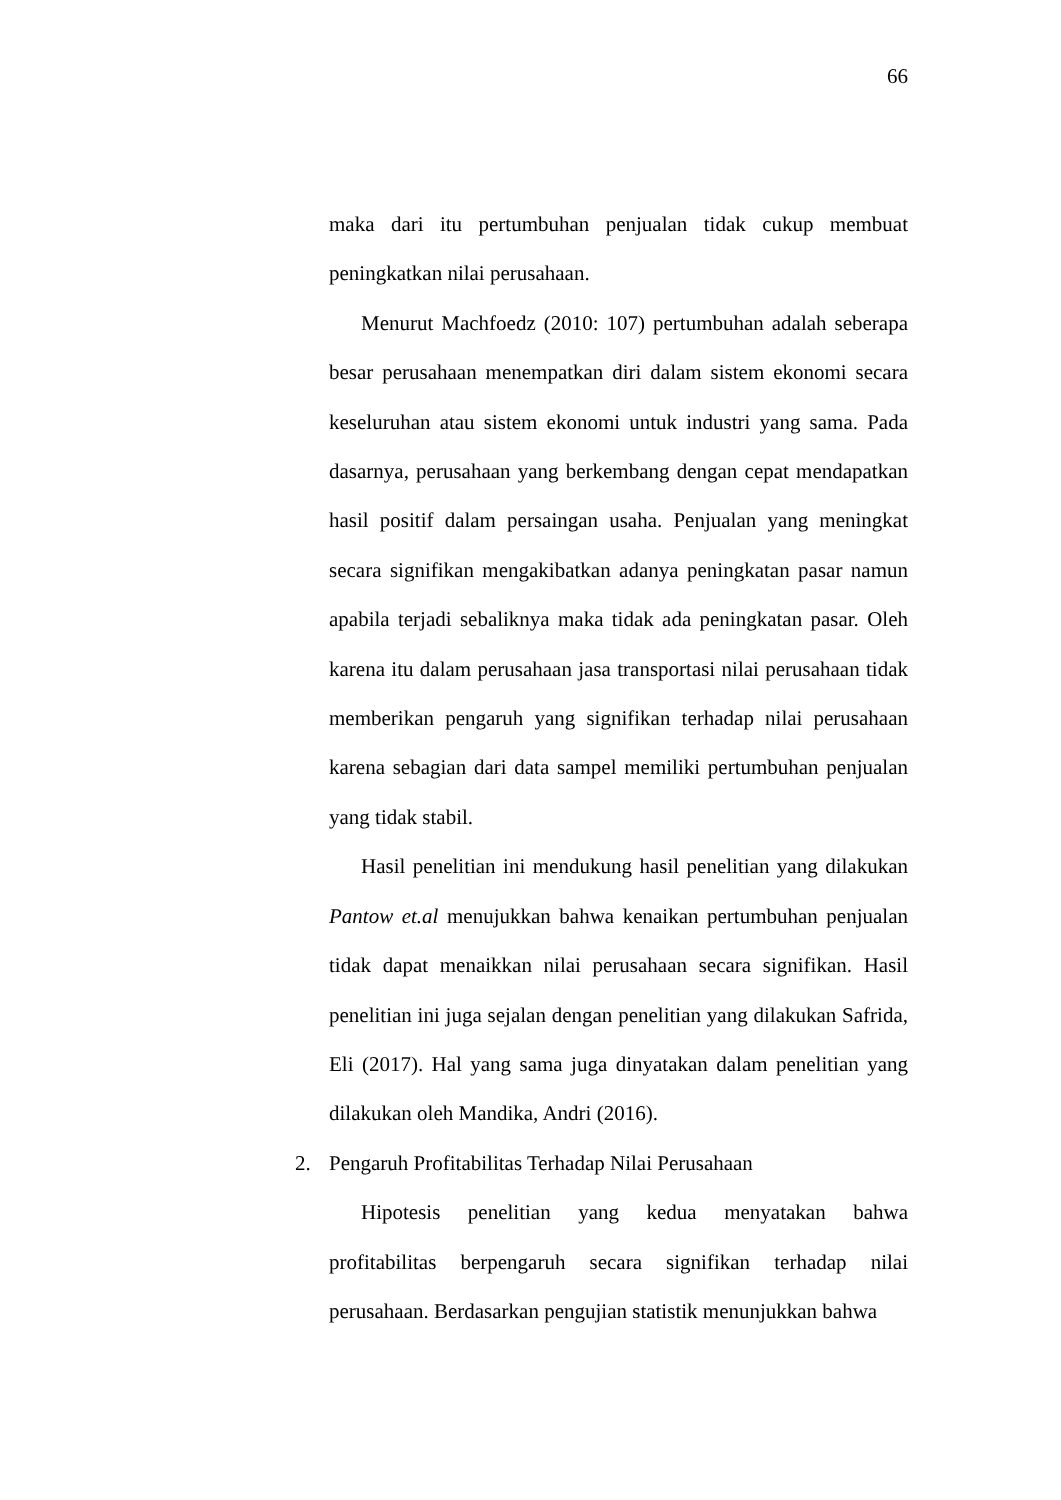66
maka dari itu pertumbuhan penjualan tidak cukup membuat peningkatkan nilai perusahaan.
Menurut Machfoedz (2010: 107) pertumbuhan adalah seberapa besar perusahaan menempatkan diri dalam sistem ekonomi secara keseluruhan atau sistem ekonomi untuk industri yang sama. Pada dasarnya, perusahaan yang berkembang dengan cepat mendapatkan hasil positif dalam persaingan usaha. Penjualan yang meningkat secara signifikan mengakibatkan adanya peningkatan pasar namun apabila terjadi sebaliknya maka tidak ada peningkatan pasar. Oleh karena itu dalam perusahaan jasa transportasi nilai perusahaan tidak memberikan pengaruh yang signifikan terhadap nilai perusahaan karena sebagian dari data sampel memiliki pertumbuhan penjualan yang tidak stabil.
Hasil penelitian ini mendukung hasil penelitian yang dilakukan Pantow et.al menujukkan bahwa kenaikan pertumbuhan penjualan tidak dapat menaikkan nilai perusahaan secara signifikan. Hasil penelitian ini juga sejalan dengan penelitian yang dilakukan Safrida, Eli (2017). Hal yang sama juga dinyatakan dalam penelitian yang dilakukan oleh Mandika, Andri (2016).
2. Pengaruh Profitabilitas Terhadap Nilai Perusahaan
Hipotesis penelitian yang kedua menyatakan bahwa profitabilitas berpengaruh secara signifikan terhadap nilai perusahaan. Berdasarkan pengujian statistik menunjukkan bahwa